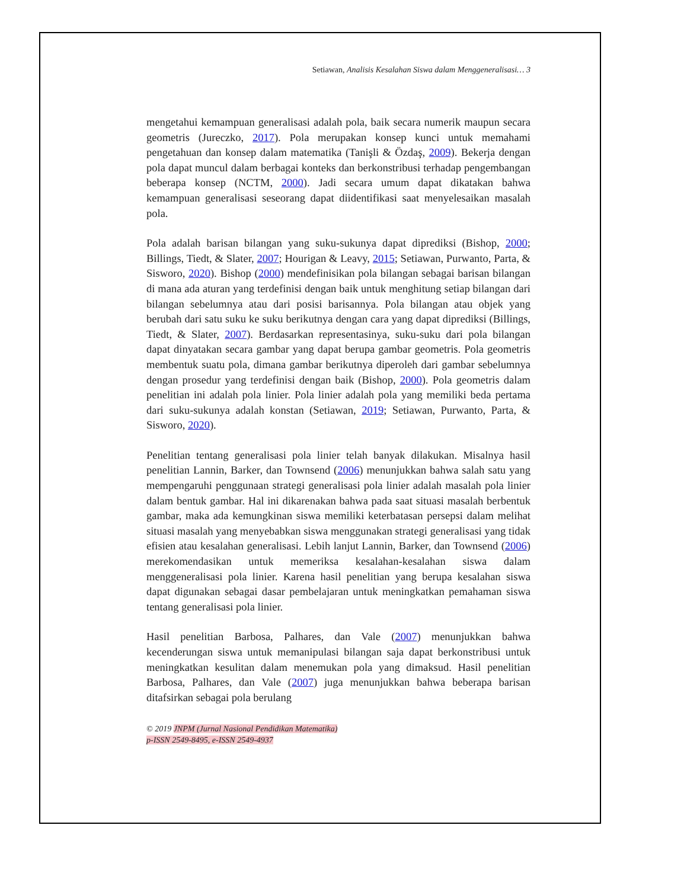Setiawan, Analisis Kesalahan Siswa dalam Menggeneralisasi… 3
mengetahui kemampuan generalisasi adalah pola, baik secara numerik maupun secara geometris (Jureczko, 2017). Pola merupakan konsep kunci untuk memahami pengetahuan dan konsep dalam matematika (Tanişli & Özdaş, 2009). Bekerja dengan pola dapat muncul dalam berbagai konteks dan berkonstribusi terhadap pengembangan beberapa konsep (NCTM, 2000). Jadi secara umum dapat dikatakan bahwa kemampuan generalisasi seseorang dapat diidentifikasi saat menyelesaikan masalah pola.
Pola adalah barisan bilangan yang suku-sukunya dapat diprediksi (Bishop, 2000; Billings, Tiedt, & Slater, 2007; Hourigan & Leavy, 2015; Setiawan, Purwanto, Parta, & Sisworo, 2020). Bishop (2000) mendefinisikan pola bilangan sebagai barisan bilangan di mana ada aturan yang terdefinisi dengan baik untuk menghitung setiap bilangan dari bilangan sebelumnya atau dari posisi barisannya. Pola bilangan atau objek yang berubah dari satu suku ke suku berikutnya dengan cara yang dapat diprediksi (Billings, Tiedt, & Slater, 2007). Berdasarkan representasinya, suku-suku dari pola bilangan dapat dinyatakan secara gambar yang dapat berupa gambar geometris. Pola geometris membentuk suatu pola, dimana gambar berikutnya diperoleh dari gambar sebelumnya dengan prosedur yang terdefinisi dengan baik (Bishop, 2000). Pola geometris dalam penelitian ini adalah pola linier. Pola linier adalah pola yang memiliki beda pertama dari suku-sukunya adalah konstan (Setiawan, 2019; Setiawan, Purwanto, Parta, & Sisworo, 2020).
Penelitian tentang generalisasi pola linier telah banyak dilakukan. Misalnya hasil penelitian Lannin, Barker, dan Townsend (2006) menunjukkan bahwa salah satu yang mempengaruhi penggunaan strategi generalisasi pola linier adalah masalah pola linier dalam bentuk gambar. Hal ini dikarenakan bahwa pada saat situasi masalah berbentuk gambar, maka ada kemungkinan siswa memiliki keterbatasan persepsi dalam melihat situasi masalah yang menyebabkan siswa menggunakan strategi generalisasi yang tidak efisien atau kesalahan generalisasi. Lebih lanjut Lannin, Barker, dan Townsend (2006) merekomendasikan untuk memeriksa kesalahan-kesalahan siswa dalam menggeneralisasi pola linier. Karena hasil penelitian yang berupa kesalahan siswa dapat digunakan sebagai dasar pembelajaran untuk meningkatkan pemahaman siswa tentang generalisasi pola linier.
Hasil penelitian Barbosa, Palhares, dan Vale (2007) menunjukkan bahwa kecenderungan siswa untuk memanipulasi bilangan saja dapat berkonstribusi untuk meningkatkan kesulitan dalam menemukan pola yang dimaksud. Hasil penelitian Barbosa, Palhares, dan Vale (2007) juga menunjukkan bahwa beberapa barisan ditafsirkan sebagai pola berulang
© 2019 JNPM (Jurnal Nasional Pendidikan Matematika)
p-ISSN 2549-8495, e-ISSN 2549-4937